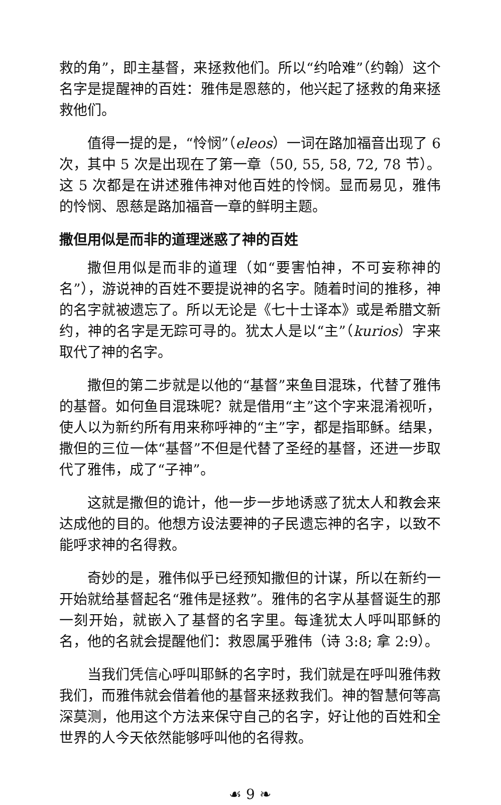救的角”，即主基督，来拯救他们。所以“约哈难”（约翰）这个名字是提醒神的百姓：雅伟是恩慈的，他兴起了拯救的角来拯救他们。
值得一提的是，“怜悯”（eleos）一词在路加福音出现了 6 次，其中 5 次是出现在了第一章（50, 55, 58, 72, 78 节）。这 5 次都是在讲述雅伟神对他百姓的怜悯。显而易见，雅伟的怜悯、恩慈是路加福音一章的鲜明主题。
撒但用似是而非的道理迷惑了神的百姓
撒但用似是而非的道理（如“要害怕神，不可妄称神的名”），游说神的百姓不要提说神的名字。随着时间的推移，神的名字就被遗忘了。所以无论是《七十士译本》或是希腊文新约，神的名字是无踪可寻的。犹太人是以“主”（kurios）字来取代了神的名字。
撒但的第二步就是以他的“基督”来鱼目混珠，代替了雅伟的基督。如何鱼目混珠呢？就是借用“主”这个字来混淆视听，使人以为新约所有用来称呼神的“主”字，都是指耶稣。结果，撒但的三位一体“基督”不但是代替了圣经的基督，还进一步取代了雅伟，成了“子神”。
这就是撒但的诡计，他一步一步地诱惑了犹太人和教会来达成他的目的。他想方设法要神的子民遗忘神的名字，以致不能呼求神的名得救。
奇妙的是，雅伟似乎已经预知撒但的计谋，所以在新约一开始就给基督起名“雅伟是拯救”。雅伟的名字从基督诞生的那一刻开始，就嵌入了基督的名字里。每逢犹太人呼叫耶稣的名，他的名就会提醒他们：救恩属乎雅伟（诗 3:8; 拿 2:9）。
当我们凭信心呼叫耶稣的名字时，我们就是在呼叫雅伟救我们，而雅伟就会借着他的基督来拯救我们。神的智慧何等高深莫测，他用这个方法来保守自己的名字，好让他的百姓和全世界的人今天依然能够呼叫他的名得救。
☙ 9 ❧